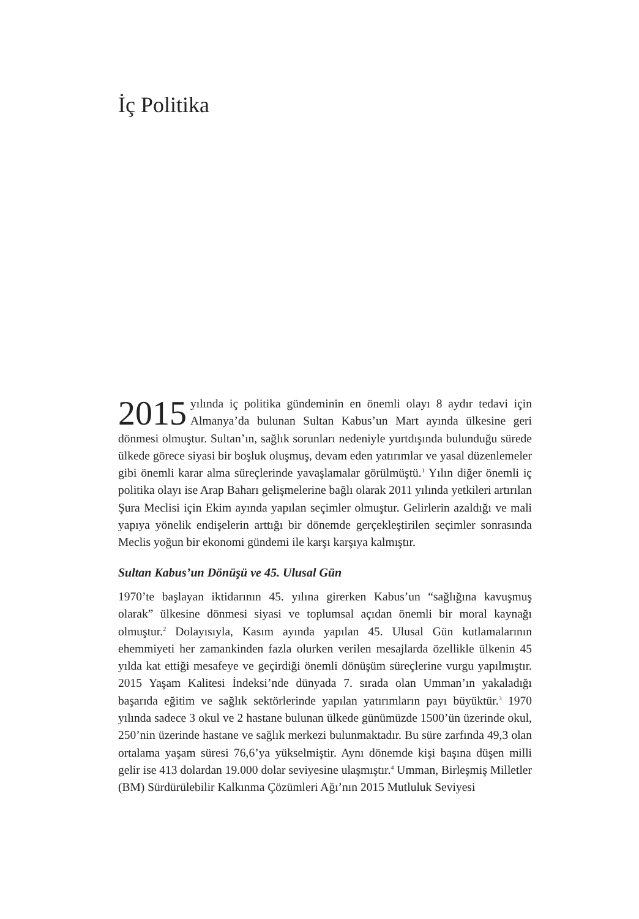İç Politika
2015 yılında iç politika gündeminin en önemli olayı 8 aydır tedavi için Almanya’da bulunan Sultan Kabus’un Mart ayında ülkesine geri dönmesi olmuştur. Sultan’ın, sağlık sorunları nedeniyle yurtdışında bulunduğu sürede ülkede görece siyasi bir boşluk oluşmuş, devam eden yatırımlar ve yasal düzenlemeler gibi önemli karar alma süreçlerinde yavaşlamalar görülmüştü.<sup>1</sup> Yılın diğer önemli iç politika olayı ise Arap Baharı gelişmelerine bağlı olarak 2011 yılında yetkileri artırılan Şura Meclisi için Ekim ayında yapılan seçimler olmuştur. Gelirlerin azaldığı ve mali yapıya yönelik endişelerin arttığı bir dönemde gerçekleştirilen seçimler sonrasında Meclis yoğun bir ekonomi gündemi ile karşı karşıya kalmıştır.
Sultan Kabus’un Dönüşü ve 45. Ulusal Gün
1970’te başlayan iktidarının 45. yılına girerken Kabus’un “sağlığına kavuşmuş olarak” ülkesine dönmesi siyasi ve toplumsal açıdan önemli bir moral kaynağı olmuştur.<sup>2</sup> Dolayısıyla, Kasım ayında yapılan 45. Ulusal Gün kutlamalarının ehemmiyeti her zamankinden fazla olurken verilen mesajlarda özellikle ülkenin 45 yılda kat ettiği mesafeye ve geçirdiği önemli dönüşüm süreçlerine vurgu yapılmıştır. 2015 Yaşam Kalitesi İndeksi’nde dünyada 7. sırada olan Umman’ın yakaladığı başarıda eğitim ve sağlık sektörlerinde yapılan yatırımların payı büyüktür.<sup>3</sup> 1970 yılında sadece 3 okul ve 2 hastane bulunan ülkede günümüzde 1500’ün üzerinde okul, 250’nin üzerinde hastane ve sağlık merkezi bulunmaktadır. Bu süre zarfında 49,3 olan ortalama yaşam süresi 76,6’ya yükselmiştir. Aynı dönemde kişi başına düşen milli gelir ise 413 dolardan 19.000 dolar seviyesine ulaşmıştır.<sup>4</sup> Umman, Birleşmiş Milletler (BM) Sürdürülebilir Kalkınma Çözümleri Ağı’nın 2015 Mutluluk Seviyesi